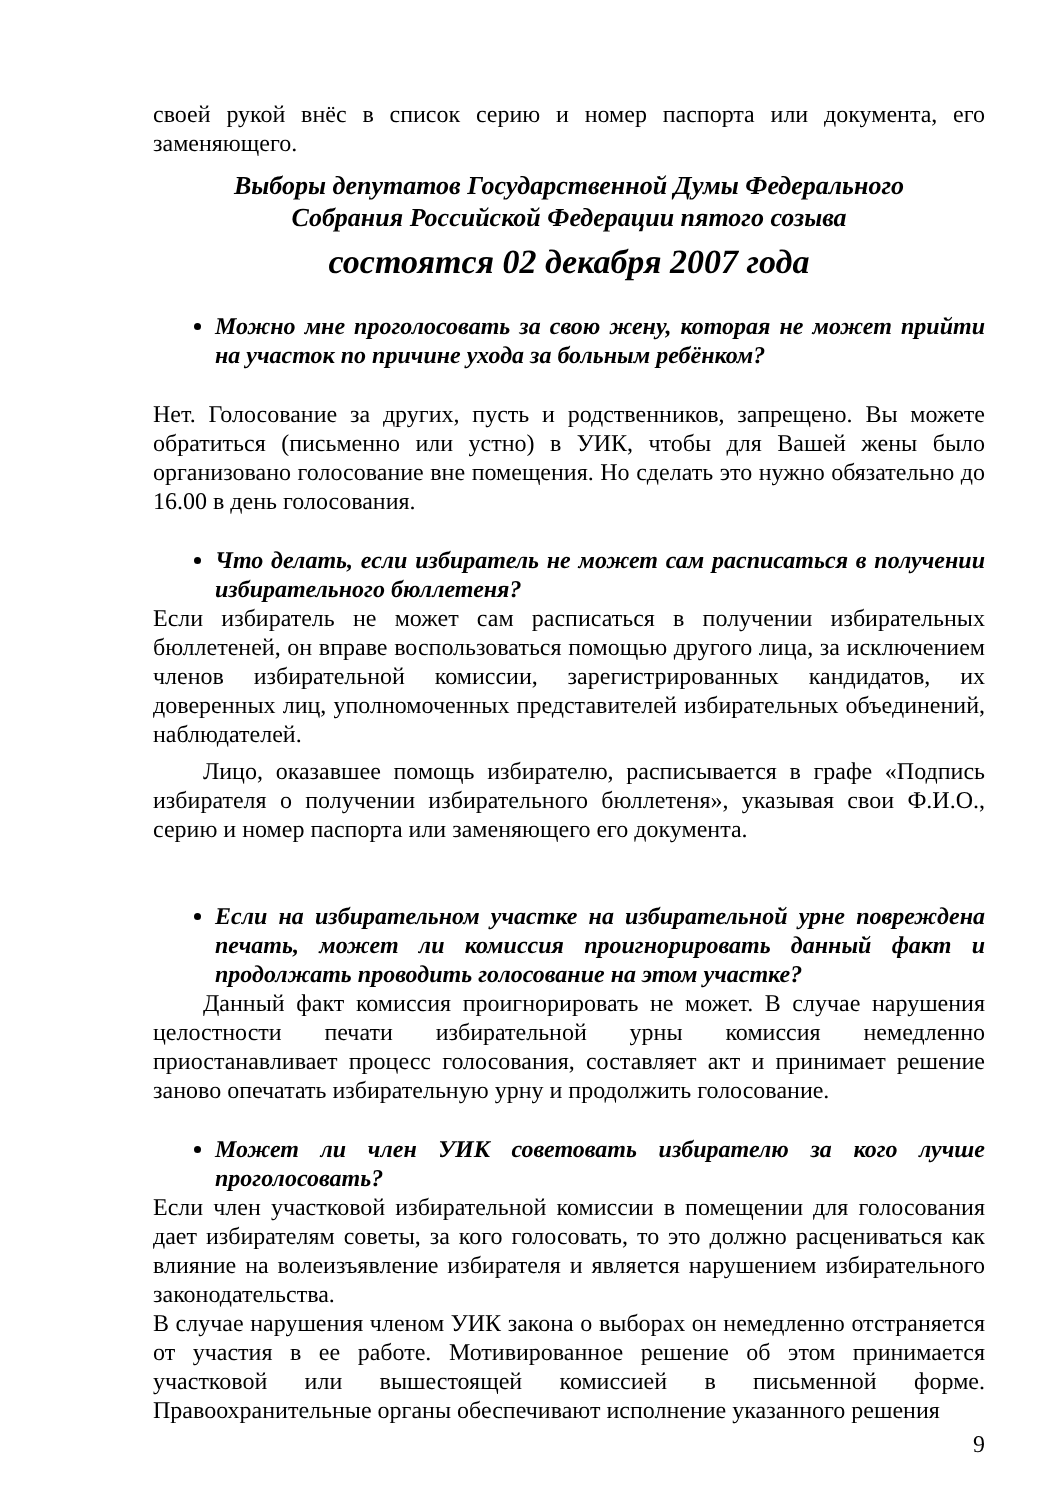своей рукой внёс в список серию и номер паспорта или документа, его заменяющего.
Выборы депутатов Государственной Думы Федерального
Собрания Российской Федерации пятого созыва
состоятся 02 декабря 2007 года
Можно мне проголосовать за свою жену, которая не может прийти на участок по причине ухода за больным ребёнком?
Нет. Голосование за других, пусть и родственников, запрещено. Вы можете обратиться (письменно или устно) в УИК, чтобы для Вашей жены было организовано голосование вне помещения. Но сделать это нужно обязательно до 16.00 в день голосования.
Что делать, если избиратель не может сам расписаться в получении избирательного бюллетеня?
Если избиратель не может сам расписаться в получении избирательных бюллетеней, он вправе воспользоваться помощью другого лица, за исключением членов избирательной комиссии, зарегистрированных кандидатов, их доверенных лиц, уполномоченных представителей избирательных объединений, наблюдателей.
Лицо, оказавшее помощь избирателю, расписывается в графе «Подпись избирателя о получении избирательного бюллетеня», указывая свои Ф.И.О., серию и номер паспорта или заменяющего его документа.
Если на избирательном участке на избирательной урне повреждена печать, может ли комиссия проигнорировать данный факт и продолжать проводить голосование на этом участке?
Данный факт комиссия проигнорировать не может. В случае нарушения целостности печати избирательной урны комиссия немедленно приостанавливает процесс голосования, составляет акт и принимает решение заново опечатать избирательную урну и продолжить голосование.
Может ли член УИК советовать избирателю за кого лучше проголосовать?
Если член участковой избирательной комиссии в помещении для голосования дает избирателям советы, за кого голосовать, то это должно расцениваться как влияние на волеизъявление избирателя и является нарушением избирательного законодательства.
В случае нарушения членом УИК закона о выборах он немедленно отстраняется от участия в ее работе. Мотивированное решение об этом принимается участковой или вышестоящей комиссией в письменной форме. Правоохранительные органы обеспечивают исполнение указанного решения
9